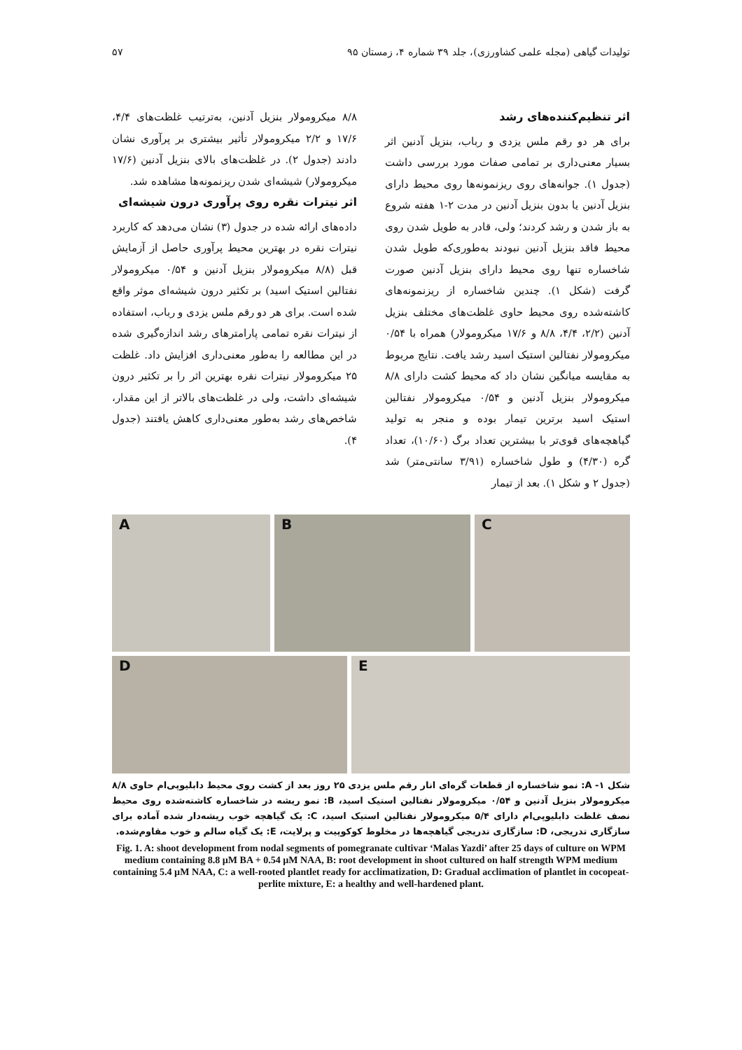تولیدات گیاهی (مجله علمی کشاورزی)، جلد ۳۹ شماره ۴، زمستان ۹۵ ۵۷
اثر تنظیم‌کننده‌های رشد
برای هر دو رقم ملس یزدی و رباب، بنزیل آدنین اثر بسیار معنی‌داری بر تمامی صفات مورد بررسی داشت (جدول ۱). جوانه‌های روی ریزنمونه‌ها روی محیط دارای بنزیل آدنین یا بدون بنزیل آدنین در مدت ۲-۱ هفته شروع به باز شدن و رشد کردند؛ ولی، قادر به طویل شدن روی محیط فاقد بنزیل آدنین نبودند به‌طوری‌که طویل شدن شاخساره تنها روی محیط دارای بنزیل آدنین صورت گرفت (شکل ۱). چندین شاخساره از ریزنمونه‌های کاشته‌شده روی محیط حاوی غلظت‌های مختلف بنزیل آدنین (۲/۲، ۴/۴، ۸/۸ و ۱۷/۶ میکرومولار) همراه با ۰/۵۴ میکرومولار نفتالین استیک اسید رشد یافت. نتایج مربوط به مقایسه میانگین نشان داد که محیط کشت دارای ۸/۸ میکرومولار بنزیل آدنین و ۰/۵۴ میکرومولار نفتالین استیک اسید برترین تیمار بوده و منجر به تولید گیاهچه‌های قوی‌تر با بیشترین تعداد برگ (۱۰/۶۰)، تعداد گره (۴/۳۰) و طول شاخساره (۳/۹۱ سانتی‌متر) شد (جدول ۲ و شکل ۱). بعد از تیمار
۸/۸ میکرومولار بنزیل آدنین، به‌ترتیب غلظت‌های ۴/۴، ۱۷/۶ و ۲/۲ میکرومولار تأثیر بیشتری بر پرآوری نشان دادند (جدول ۲). در غلظت‌های بالای بنزیل آدنین (۱۷/۶ میکرومولار) شیشه‌ای شدن ریزنمونه‌ها مشاهده شد.
اثر نیترات نقره روی پرآوری درون شیشه‌ای
داده‌های ارائه شده در جدول (۳) نشان می‌دهد که کاربرد نیترات نقره در بهترین محیط پرآوری حاصل از آزمایش قبل (۸/۸ میکرومولار بنزیل آدنین و ۰/۵۴ میکرومولار نفتالین استیک اسید) بر تکثیر درون شیشه‌ای موثر واقع شده است. برای هر دو رقم ملس یزدی و رباب، استفاده از نیترات نقره تمامی پارامترهای رشد اندازه‌گیری شده در این مطالعه را به‌طور معنی‌داری افزایش داد. غلظت ۲۵ میکرومولار نیترات نقره بهترین اثر را بر تکثیر درون شیشه‌ای داشت، ولی در غلظت‌های بالاتر از این مقدار، شاخص‌های رشد به‌طور معنی‌داری کاهش یافتند (جدول ۴).
A
B
C
D
E
شکل ۱- A: نمو شاخساره از قطعات گره‌ای انار رقم ملس یزدی ۲۵ روز بعد از کشت روی محیط دابلیوپی‌ام حاوی ۸/۸ میکرومولار بنزیل آدنین و ۰/۵۴ میکرومولار نفتالین استیک اسید، B: نمو ریشه در شاخساره کاشته‌شده روی محیط نصف غلظت دابلیوپی‌ام دارای ۵/۴ میکرومولار نفتالین استیک اسید، C: یک گیاهچه خوب ریشه‌دار شده آماده برای سازگاری تدریجی، D: سازگاری تدریجی گیاهچه‌ها در مخلوط کوکوپیت و پرلایت، E: یک گیاه سالم و خوب مقاوم‌شده.
Fig. 1. A: shoot development from nodal segments of pomegranate cultivar ‘Malas Yazdi’ after 25 days of culture on WPM medium containing 8.8 µM BA + 0.54 µM NAA, B: root development in shoot cultured on half strength WPM medium containing 5.4 µM NAA, C: a well-rooted plantlet ready for acclimatization, D: Gradual acclimation of plantlet in cocopeat-perlite mixture, E: a healthy and well-hardened plant.